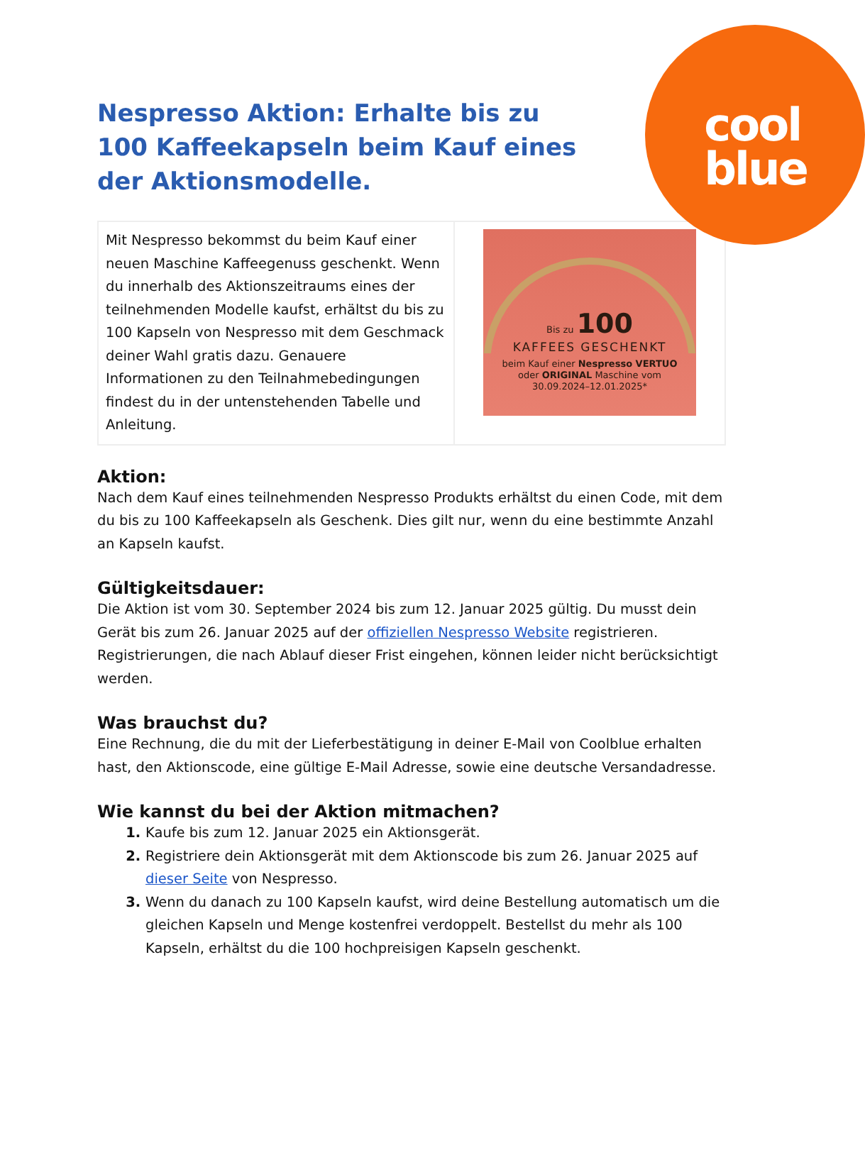cool
blue
Nespresso Aktion: Erhalte bis zu 100 Kaffeekapseln beim Kauf eines der Aktionsmodelle.
| Mit Nespresso bekommst du beim Kauf einer neuen Maschine Kaffeegenuss geschenkt. Wenn du innerhalb des Aktionszeitraums eines der teilnehmenden Modelle kaufst, erhältst du bis zu 100 Kapseln von Nespresso mit dem Geschmack deiner Wahl gratis dazu. Genauere Informationen zu den Teilnahmebedingungen findest du in der untenstehenden Tabelle und Anleitung. | Bis zu 100 KAFFEES GESCHENKT beim Kauf einer Nespresso VERTUO oder ORIGINAL Maschine vom 30.09.2024–12.01.2025* |
Aktion:
Nach dem Kauf eines teilnehmenden Nespresso Produkts erhältst du einen Code, mit dem du bis zu 100 Kaffeekapseln als Geschenk. Dies gilt nur, wenn du eine bestimmte Anzahl an Kapseln kaufst.
Gültigkeitsdauer:
Die Aktion ist vom 30. September 2024 bis zum 12. Januar 2025 gültig. Du musst dein Gerät bis zum 26. Januar 2025 auf der offiziellen Nespresso Website registrieren. Registrierungen, die nach Ablauf dieser Frist eingehen, können leider nicht berücksichtigt werden.
Was brauchst du?
Eine Rechnung, die du mit der Lieferbestätigung in deiner E-Mail von Coolblue erhalten hast, den Aktionscode, eine gültige E-Mail Adresse, sowie eine deutsche Versandadresse.
Wie kannst du bei der Aktion mitmachen?
Kaufe bis zum 12. Januar 2025 ein Aktionsgerät.
Registriere dein Aktionsgerät mit dem Aktionscode bis zum 26. Januar 2025 auf dieser Seite von Nespresso.
Wenn du danach zu 100 Kapseln kaufst, wird deine Bestellung automatisch um die gleichen Kapseln und Menge kostenfrei verdoppelt. Bestellst du mehr als 100 Kapseln, erhältst du die 100 hochpreisigen Kapseln geschenkt.